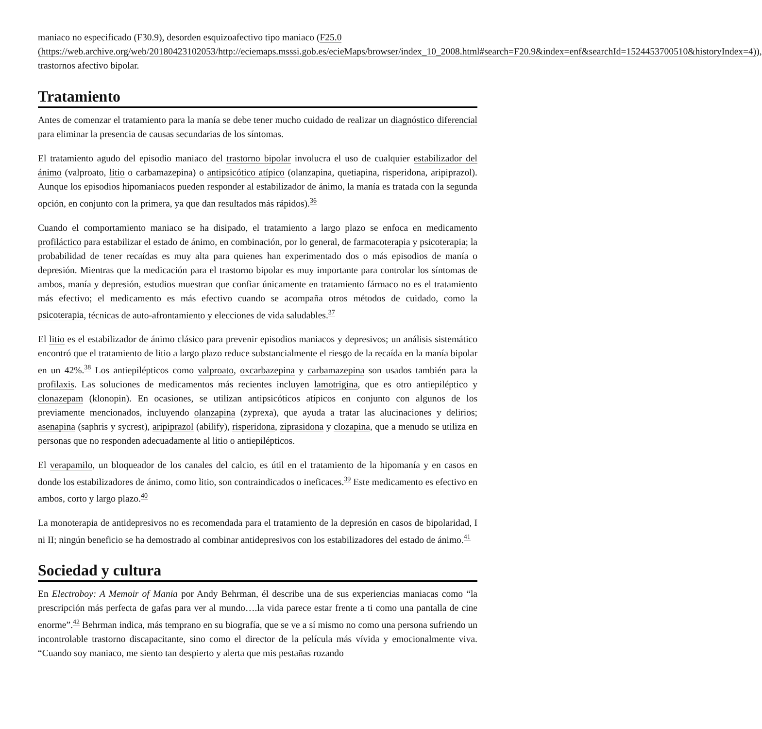maniaco no especificado (F30.9), desorden esquizoafectivo tipo maniaco (F25.0 (https://web.archive.org/web/20180423102053/http://eciemaps.msssi.gob.es/ecieMaps/browser/index_10_2008.html#search=F20.9&index=enf&searchId=1524453700510&historyIndex=4)), trastornos afectivo bipolar.
Tratamiento
Antes de comenzar el tratamiento para la manía se debe tener mucho cuidado de realizar un diagnóstico diferencial para eliminar la presencia de causas secundarias de los síntomas.
El tratamiento agudo del episodio maniaco del trastorno bipolar involucra el uso de cualquier estabilizador del ánimo (valproato, litio o carbamazepina) o antipsicótico atípico (olanzapina, quetiapina, risperidona, aripiprazol). Aunque los episodios hipomaniacos pueden responder al estabilizador de ánimo, la manía es tratada con la segunda opción, en conjunto con la primera, ya que dan resultados más rápidos).<sup>36</sup>
Cuando el comportamiento maniaco se ha disipado, el tratamiento a largo plazo se enfoca en medicamento profiláctico para estabilizar el estado de ánimo, en combinación, por lo general, de farmacoterapia y psicoterapia; la probabilidad de tener recaídas es muy alta para quienes han experimentado dos o más episodios de manía o depresión. Mientras que la medicación para el trastorno bipolar es muy importante para controlar los síntomas de ambos, manía y depresión, estudios muestran que confiar únicamente en tratamiento fármaco no es el tratamiento más efectivo; el medicamento es más efectivo cuando se acompaña otros métodos de cuidado, como la psicoterapia, técnicas de auto-afrontamiento y elecciones de vida saludables.<sup>37</sup>
El litio es el estabilizador de ánimo clásico para prevenir episodios maniacos y depresivos; un análisis sistemático encontró que el tratamiento de litio a largo plazo reduce substancialmente el riesgo de la recaída en la manía bipolar en un 42%.<sup>38</sup> Los antiepilépticos como valproato, oxcarbazepina y carbamazepina son usados también para la profilaxis. Las soluciones de medicamentos más recientes incluyen lamotrigina, que es otro antiepiléptico y clonazepam (klonopin). En ocasiones, se utilizan antipsicóticos atípicos en conjunto con algunos de los previamente mencionados, incluyendo olanzapina (zyprexa), que ayuda a tratar las alucinaciones y delirios; asenapina (saphris y sycrest), aripiprazol (abilify), risperidona, ziprasidona y clozapina, que a menudo se utiliza en personas que no responden adecuadamente al litio o antiepilépticos.
El verapamilo, un bloqueador de los canales del calcio, es útil en el tratamiento de la hipomanía y en casos en donde los estabilizadores de ánimo, como litio, son contraindicados o ineficaces.<sup>39</sup> Este medicamento es efectivo en ambos, corto y largo plazo.<sup>40</sup>
La monoterapia de antidepresivos no es recomendada para el tratamiento de la depresión en casos de bipolaridad, I ni II; ningún beneficio se ha demostrado al combinar antidepresivos con los estabilizadores del estado de ánimo.<sup>41</sup>
Sociedad y cultura
En Electroboy: A Memoir of Mania por Andy Behrman, él describe una de sus experiencias maniacas como “la prescripción más perfecta de gafas para ver al mundo….la vida parece estar frente a ti como una pantalla de cine enorme”.<sup>42</sup> Behrman indica, más temprano en su biografía, que se ve a sí mismo no como una persona sufriendo un incontrolable trastorno discapacitante, sino como el director de la película más vívida y emocionalmente viva. “Cuando soy maniaco, me siento tan despierto y alerta que mis pestañas rozando